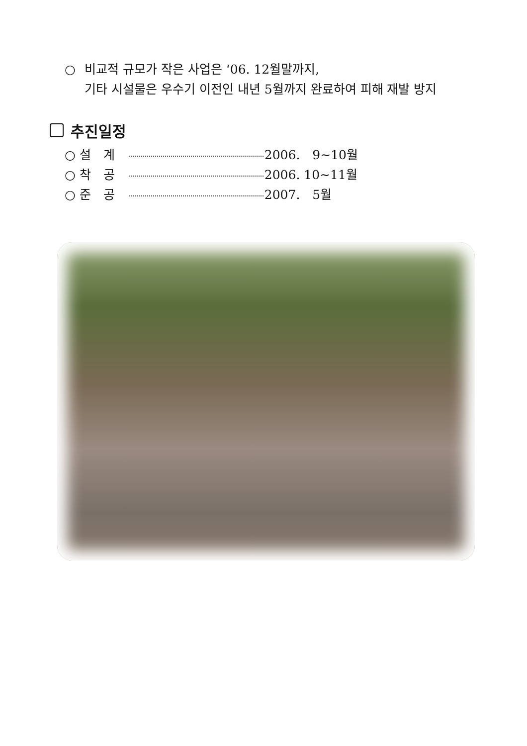○ 비교적 규모가 작은 사업은 ‘06. 12월말까지,
기타 시설물은 우수기 이전인 내년 5월까지 완료하여 피해 재발 방지
추진일정
○ 설　계 2006.　9~10월
○ 착　공 2006. 10~11월
○ 준　공 2007.　5월